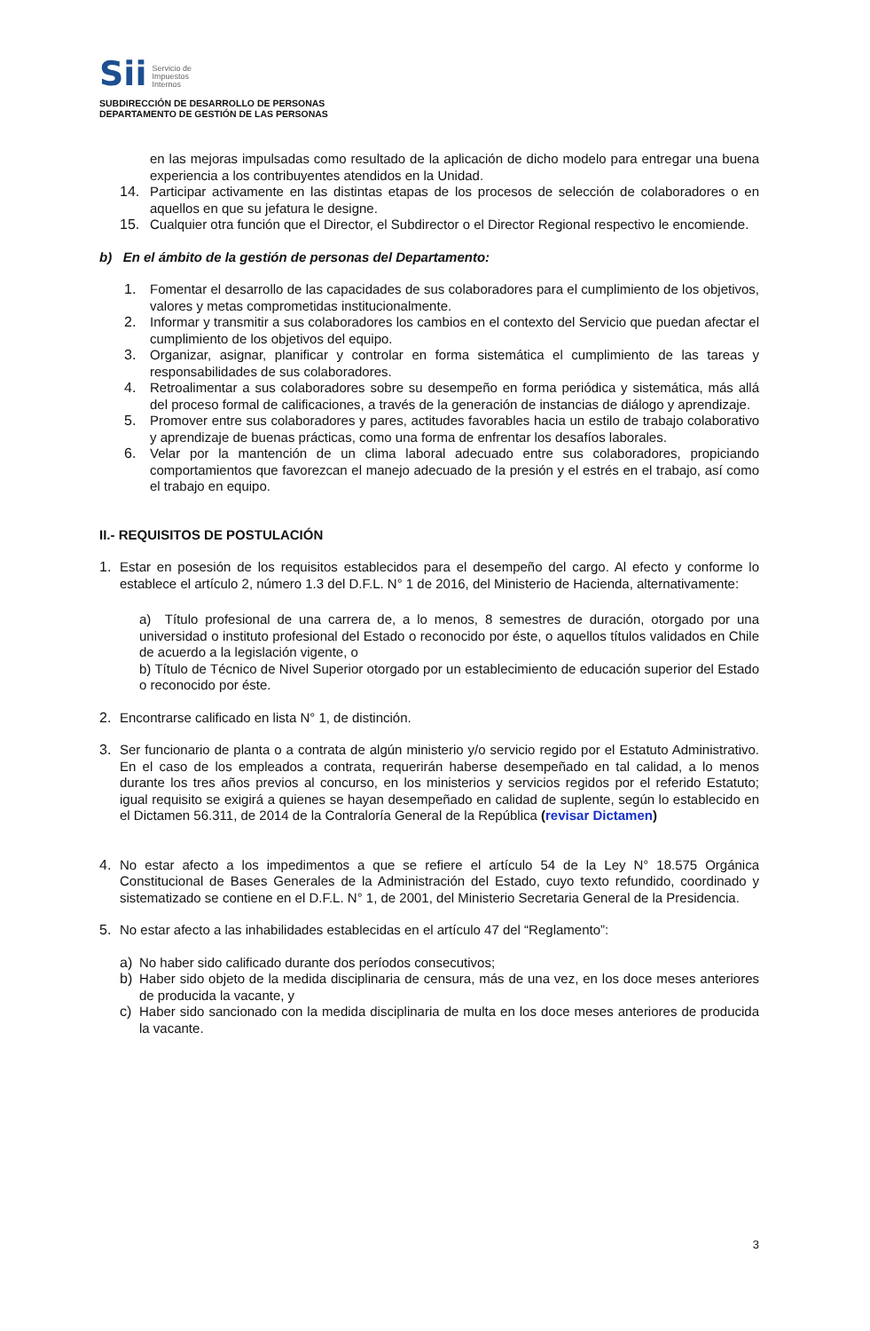Sii Servicio de
Impuestos
Internos
SUBDIRECCIÓN DE DESARROLLO DE PERSONAS
DEPARTAMENTO DE GESTIÓN DE LAS PERSONAS
en las mejoras impulsadas como resultado de la aplicación de dicho modelo para entregar una buena experiencia a los contribuyentes atendidos en la Unidad.
14.
Participar activamente en las distintas etapas de los procesos de selección de colaboradores o en aquellos en que su jefatura le designe.
15.
Cualquier otra función que el Director, el Subdirector o el Director Regional respectivo le encomiende.
b) En el ámbito de la gestión de personas del Departamento:
1.
Fomentar el desarrollo de las capacidades de sus colaboradores para el cumplimiento de los objetivos, valores y metas comprometidas institucionalmente.
2.
Informar y transmitir a sus colaboradores los cambios en el contexto del Servicio que puedan afectar el cumplimiento de los objetivos del equipo.
3.
Organizar, asignar, planificar y controlar en forma sistemática el cumplimiento de las tareas y responsabilidades de sus colaboradores.
4.
Retroalimentar a sus colaboradores sobre su desempeño en forma periódica y sistemática, más allá del proceso formal de calificaciones, a través de la generación de instancias de diálogo y aprendizaje.
5.
Promover entre sus colaboradores y pares, actitudes favorables hacia un estilo de trabajo colaborativo y aprendizaje de buenas prácticas, como una forma de enfrentar los desafíos laborales.
6.
Velar por la mantención de un clima laboral adecuado entre sus colaboradores, propiciando comportamientos que favorezcan el manejo adecuado de la presión y el estrés en el trabajo, así como el trabajo en equipo.
II.- REQUISITOS DE POSTULACIÓN
1.
Estar en posesión de los requisitos establecidos para el desempeño del cargo. Al efecto y conforme lo establece el artículo 2, número 1.3 del D.F.L. N° 1 de 2016, del Ministerio de Hacienda, alternativamente:
a) Título profesional de una carrera de, a lo menos, 8 semestres de duración, otorgado por una universidad o instituto profesional del Estado o reconocido por éste, o aquellos títulos validados en Chile de acuerdo a la legislación vigente, o
b) Título de Técnico de Nivel Superior otorgado por un establecimiento de educación superior del Estado o reconocido por éste.
2.
Encontrarse calificado en lista N° 1, de distinción.
3.
Ser funcionario de planta o a contrata de algún ministerio y/o servicio regido por el Estatuto Administrativo. En el caso de los empleados a contrata, requerirán haberse desempeñado en tal calidad, a lo menos durante los tres años previos al concurso, en los ministerios y servicios regidos por el referido Estatuto; igual requisito se exigirá a quienes se hayan desempeñado en calidad de suplente, según lo establecido en el Dictamen 56.311, de 2014 de la Contraloría General de la República (revisar Dictamen)
4.
No estar afecto a los impedimentos a que se refiere el artículo 54 de la Ley N° 18.575 Orgánica Constitucional de Bases Generales de la Administración del Estado, cuyo texto refundido, coordinado y sistematizado se contiene en el D.F.L. N° 1, de 2001, del Ministerio Secretaria General de la Presidencia.
5.
No estar afecto a las inhabilidades establecidas en el artículo 47 del “Reglamento”:
a)
No haber sido calificado durante dos períodos consecutivos;
b)
Haber sido objeto de la medida disciplinaria de censura, más de una vez, en los doce meses anteriores de producida la vacante, y
c)
Haber sido sancionado con la medida disciplinaria de multa en los doce meses anteriores de producida la vacante.
3